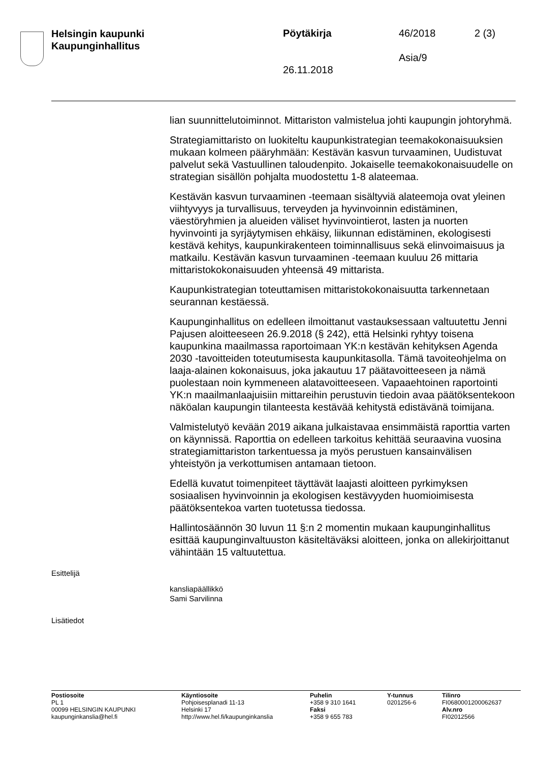Helsingin kaupunki
Kaupunginhallitus
Pöytäkirja 46/2018 2 (3)
Asia/9
26.11.2018
lian suunnittelutoiminnot. Mittariston valmistelua johti kaupungin johtoryhmä.
Strategiamittaristo on luokiteltu kaupunkistrategian teemakokonaisuuksien mukaan kolmeen pääryhmään: Kestävän kasvun turvaaminen, Uudistuvat palvelut sekä Vastuullinen taloudenpito. Jokaiselle teemakokonaisuudelle on strategian sisällön pohjalta muodostettu 1-8 alateemaa.
Kestävän kasvun turvaaminen -teemaan sisältyviä alateemoja ovat yleinen viihtyvyys ja turvallisuus, terveyden ja hyvinvoinnin edistäminen, väestöryhmien ja alueiden väliset hyvinvointierot, lasten ja nuorten hyvinvointi ja syrjäytymisen ehkäisy, liikunnan edistäminen, ekologisesti kestävä kehitys, kaupunkirakenteen toiminnallisuus sekä elinvoimaisuus ja matkailu. Kestävän kasvun turvaaminen -teemaan kuuluu 26 mittaria mittaristokokonaisuuden yhteensä 49 mittarista.
Kaupunkistrategian toteuttamisen mittaristokokonaisuutta tarkennetaan seurannan kestäessä.
Kaupunginhallitus on edelleen ilmoittanut vastauksessaan valtuutettu Jenni Pajusen aloitteeseen 26.9.2018 (§ 242), että Helsinki ryhtyy toisena kaupunkina maailmassa raportoimaan YK:n kestävän kehityksen Agenda 2030 -tavoitteiden toteutumisesta kaupunkitasolla. Tämä tavoiteohjelma on laaja-alainen kokonaisuus, joka jakautuu 17 päätavoitteeseen ja nämä puolestaan noin kymmeneen alatavoitteeseen. Vapaaehtoinen raportointi YK:n maailmanlaajuisiin mittareihin perustuvin tiedoin avaa päätöksentekoon näköalan kaupungin tilanteesta kestävää kehitystä edistävänä toimijana.
Valmistelutyö kevään 2019 aikana julkaistavaa ensimmäistä raporttia varten on käynnissä. Raporttia on edelleen tarkoitus kehittää seuraavina vuosina strategiamittariston tarkentuessa ja myös perustuen kansainvälisen yhteistyön ja verkottumisen antamaan tietoon.
Edellä kuvatut toimenpiteet täyttävät laajasti aloitteen pyrkimyksen sosiaalisen hyvinvoinnin ja ekologisen kestävyyden huomioimisesta päätöksentekoa varten tuotetussa tiedossa.
Hallintosäännön 30 luvun 11 §:n 2 momentin mukaan kaupunginhallitus esittää kaupunginvaltuuston käsiteltäväksi aloitteen, jonka on allekirjoittanut vähintään 15 valtuutettua.
Esittelijä
kansliapäällikkö
Sami Sarvilinna
Lisätiedot
Postiosoite
PL 1
00099 HELSINGIN KAUPUNKI
kaupunginkanslia@hel.fi
Käyntiosoite
Pohjoisesplanadi 11-13
Helsinki 17
http://www.hel.fi/kaupunginkanslia
Puhelin
+358 9 310 1641
Faksi
+358 9 655 783
Y-tunnus
0201256-6
Tilinro
FI0680001200062637
Alv.nro
FI02012566